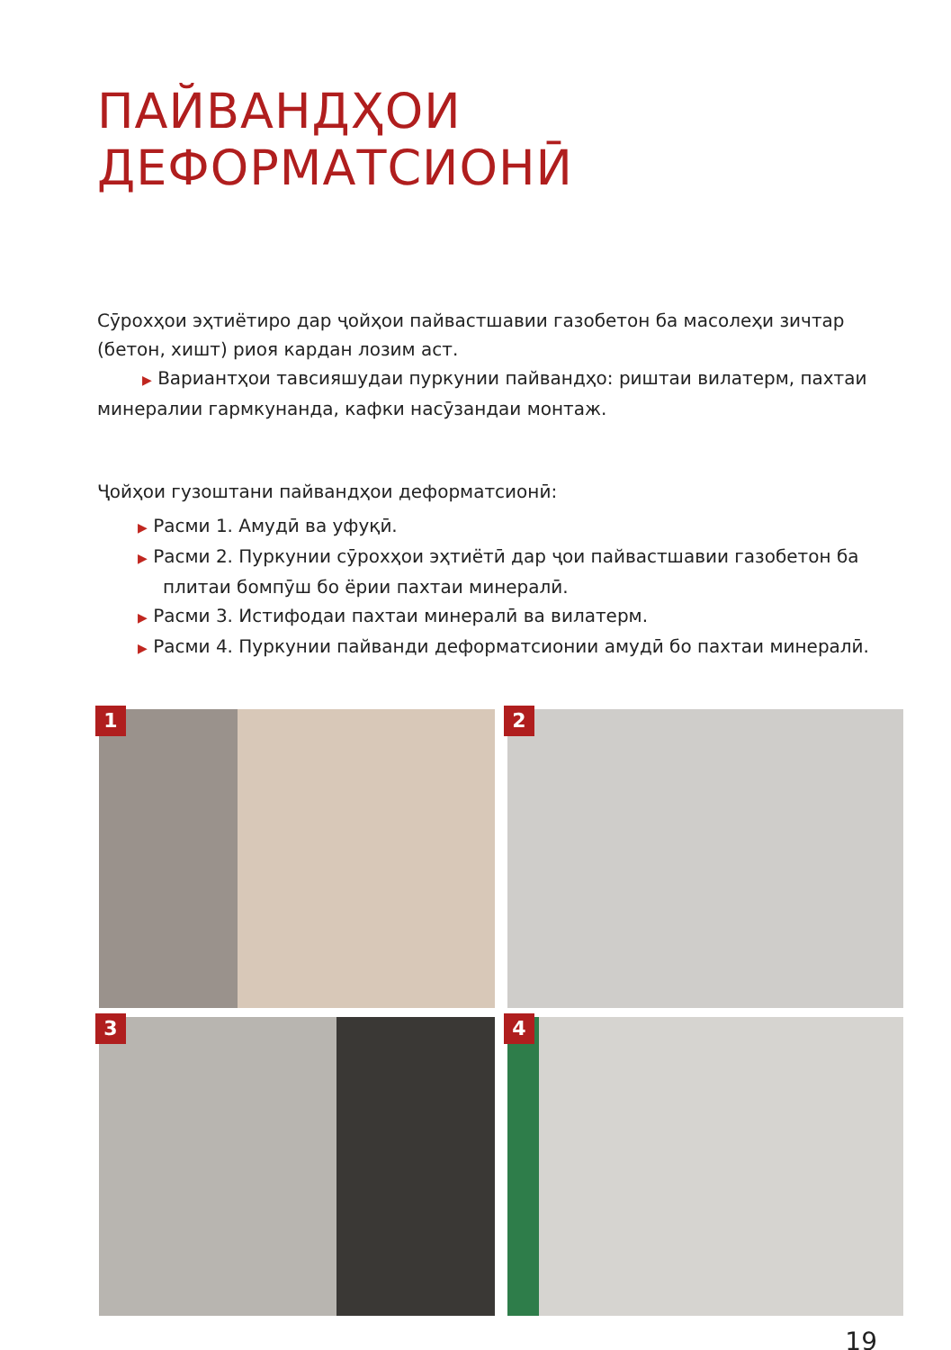ПАЙВАНДҲОИ ДЕФОРМАТСИОНӢ
Сӯрохҳои эҳтиётиро дар ҷойҳои пайвастшавии газобетон ба масолеҳи зичтар (бетон, хишт) риоя кардан лозим аст.
▶ Вариантҳои тавсияшудаи пуркунии пайвандҳо: риштаи вилатерм, пахтаи минералии гармкунанда, кафки насӯзандаи монтаж.
Ҷойҳои гузоштани пайвандҳои деформатсионӣ:
▶ Расми 1. Амудӣ ва уфуқӣ.
▶ Расми 2. Пуркунии сӯрохҳои эҳтиётӣ дар ҷои пайвастшавии газобетон ба плитаи бомпӯш бо ёрии пахтаи минералӣ.
▶ Расми 3. Истифодаи пахтаи минералӣ ва вилатерм.
▶ Расми 4. Пуркунии пайванди деформатсионии амудӣ бо пахтаи минералӣ.
1
2
3
4
19